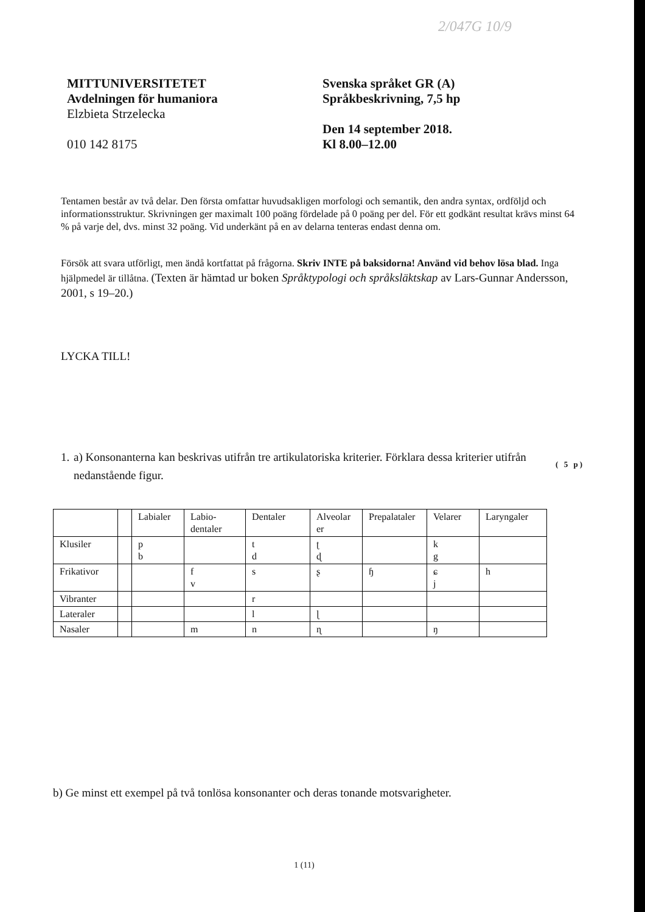2/047G 10/9
MITTUNIVERSITETET
Avdelningen för humaniora
Elzbieta Strzelecka
010 142 8175
Svenska språket GR (A)
Språkbeskrivning, 7,5 hp
Den 14 september 2018.
Kl 8.00–12.00
Tentamen består av två delar. Den första omfattar huvudsakligen morfologi och semantik, den andra syntax, ordföljd och informationsstruktur. Skrivningen ger maximalt 100 poäng fördelade på 0 poäng per del. För ett godkänt resultat krävs minst 64 % på varje del, dvs. minst 32 poäng. Vid underkänt på en av delarna tenteras endast denna om.
Försök att svara utförligt, men ändå kortfattat på frågorna. Skriv INTE på baksidorna! Använd vid behov lösa blad. Inga hjälpmedel är tillåtna. (Texten är hämtad ur boken Språktypologi och språksläktskap av Lars-Gunnar Andersson, 2001, s 19–20.)
LYCKA TILL!
1. a) Konsonanterna kan beskrivas utifrån tre artikulatoriska kriterier. Förklara dessa kriterier utifrån nedanstående figur.
( 5 p)
| | | Labialer | Labio- dentaler | Dentaler | Alveolar er | Prepalataler | Velarer | Laryngaler |
| Klusiler | | p b | | t d | ʈ ɖ | | k g | |
| Frikativor | | | f v | s | ʂ | ɧ | ɕ j | h |
| Vibranter | | | | r | | | | |
| Lateraler | | | | l | ɭ | | | |
| Nasaler | | | m | n | ɳ | | ŋ | |
b) Ge minst ett exempel på två tonlösa konsonanter och deras tonande motsvarigheter.
1 (11)